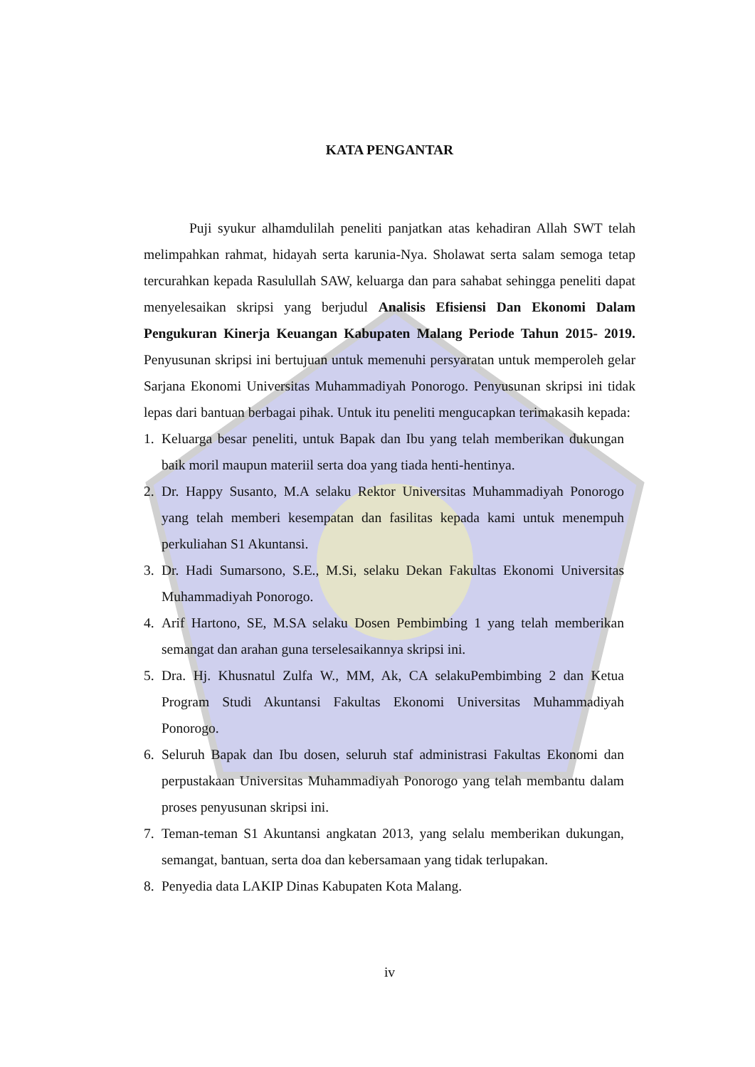KATA PENGANTAR
Puji syukur alhamdulilah peneliti panjatkan atas kehadiran Allah SWT telah melimpahkan rahmat, hidayah serta karunia-Nya. Sholawat serta salam semoga tetap tercurahkan kepada Rasulullah SAW, keluarga dan para sahabat sehingga peneliti dapat menyelesaikan skripsi yang berjudul Analisis Efisiensi Dan Ekonomi Dalam Pengukuran Kinerja Keuangan Kabupaten Malang Periode Tahun 2015- 2019. Penyusunan skripsi ini bertujuan untuk memenuhi persyaratan untuk memperoleh gelar Sarjana Ekonomi Universitas Muhammadiyah Ponorogo. Penyusunan skripsi ini tidak lepas dari bantuan berbagai pihak. Untuk itu peneliti mengucapkan terimakasih kepada:
1. Keluarga besar peneliti, untuk Bapak dan Ibu yang telah memberikan dukungan baik moril maupun materiil serta doa yang tiada henti-hentinya.
2. Dr. Happy Susanto, M.A selaku Rektor Universitas Muhammadiyah Ponorogo yang telah memberi kesempatan dan fasilitas kepada kami untuk menempuh perkuliahan S1 Akuntansi.
3. Dr. Hadi Sumarsono, S.E., M.Si, selaku Dekan Fakultas Ekonomi Universitas Muhammadiyah Ponorogo.
4. Arif Hartono, SE, M.SA selaku Dosen Pembimbing 1 yang telah memberikan semangat dan arahan guna terselesaikannya skripsi ini.
5. Dra. Hj. Khusnatul Zulfa W., MM, Ak, CA selakuPembimbing 2 dan Ketua Program Studi Akuntansi Fakultas Ekonomi Universitas Muhammadiyah Ponorogo.
6. Seluruh Bapak dan Ibu dosen, seluruh staf administrasi Fakultas Ekonomi dan perpustakaan Universitas Muhammadiyah Ponorogo yang telah membantu dalam proses penyusunan skripsi ini.
7. Teman-teman S1 Akuntansi angkatan 2013, yang selalu memberikan dukungan, semangat, bantuan, serta doa dan kebersamaan yang tidak terlupakan.
8. Penyedia data LAKIP Dinas Kabupaten Kota Malang.
iv